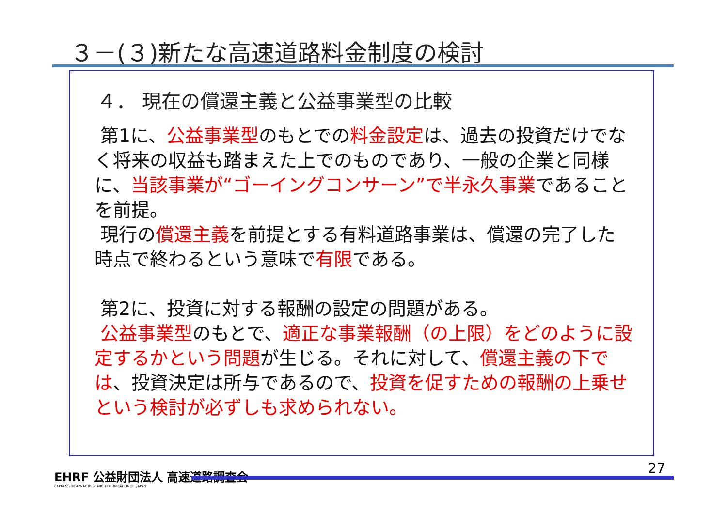３－(３)新たな高速道路料金制度の検討
４． 現在の償還主義と公益事業型の比較
第1に、公益事業型のもとでの料金設定は、過去の投資だけでなく将来の収益も踏まえた上でのものであり、一般の企業と同様に、当該事業が“ゴーイングコンサーン”で半永久事業であることを前提。
現行の償還主義を前提とする有料道路事業は、償還の完了した時点で終わるという意味で有限である。
第2に、投資に対する報酬の設定の問題がある。
公益事業型のもとで、適正な事業報酬（の上限）をどのように設定するかという問題が生じる。それに対して、償還主義の下では、投資決定は所与であるので、投資を促すための報酬の上乗せという検討が必ずしも求められない。
EHRF 公益財団法人 高速道路調査会
EXPRESS HIGHWAY RESEARCH FOUNDATION OF JAPAN
27